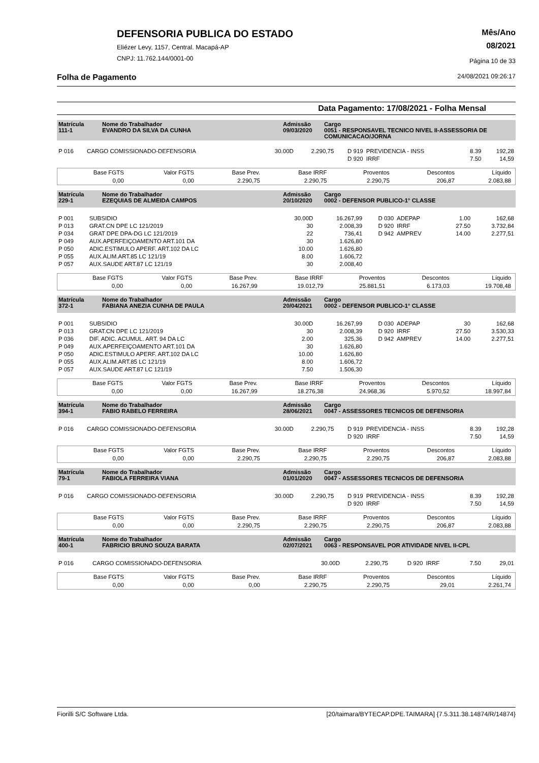DEFENSORIA PUBLICA DO ESTADO
Eliézer Levy, 1157, Central. Macapá-AP
CNPJ: 11.762.144/0001-00
Mês/Ano
08/2021
Página 10 de 33
Folha de Pagamento 24/08/2021 09:26:17
Data Pagamento: 17/08/2021 - Folha Mensal
| Matrícula 111-1 | Nome do Trabalhador EVANDRO DA SILVA DA CUNHA | Admissão 09/03/2020 | Cargo 0051 - RESPONSAVEL TECNICO NIVEL II-ASSESSORIA DE COMUNICACAO/JORNA |
| P 016 | CARGO COMISSIONADO-DEFENSORIA | 30.00D | 2.290,75 | D 919 | PREVIDENCIA - INSS | 8.39 | 192,28 |
| | | | | D 920 | IRRF | 7.50 | 14,59 |
| Base FGTS | Valor FGTS | Base Prev. | Base IRRF | Proventos | Descontos | Líquido |
| 0,00 | 0,00 | 2.290,75 | 2.290,75 | 2.290,75 | 206,87 | 2.083,88 |
| Matrícula 229-1 | Nome do Trabalhador EZEQUIAS DE ALMEIDA CAMPOS | Admissão 20/10/2020 | Cargo 0002 - DEFENSOR PUBLICO-1° CLASSE |
| P 001 | SUBSIDIO | 30.00D | 16.267,99 | D 030 | ADEPAP | 1.00 | 162,68 |
| P 013 | GRAT.CN DPE LC 121/2019 | 30 | 2.008,39 | D 920 | IRRF | 27.50 | 3.732,84 |
| P 034 | GRAT DPE DPA-DG LC 121/2019 | 22 | 736,41 | D 942 | AMPREV | 14.00 | 2.277,51 |
| P 049 | AUX.APERFEIÇOAMENTO ART.101 DA | 30 | 1.626,80 | | | | |
| P 050 | ADIC.ESTIMULO APERF. ART.102 DA LC | 10.00 | 1.626,80 | | | | |
| P 055 | AUX.ALIM.ART.85 LC 121/19 | 8.00 | 1.606,72 | | | | |
| P 057 | AUX.SAUDE ART.87 LC 121/19 | 30 | 2.008,40 | | | | |
| Base FGTS | Valor FGTS | Base Prev. | Base IRRF | Proventos | Descontos | Líquido |
| 0,00 | 0,00 | 16.267,99 | 19.012,79 | 25.881,51 | 6.173,03 | 19.708,48 |
| Matrícula 372-1 | Nome do Trabalhador FABIANA ANEZIA CUNHA DE PAULA | Admissão 20/04/2021 | Cargo 0002 - DEFENSOR PUBLICO-1° CLASSE |
| P 001 | SUBSIDIO | 30.00D | 16.267,99 | D 030 | ADEPAP | 30 | 162,68 |
| P 013 | GRAT.CN DPE LC 121/2019 | 30 | 2.008,39 | D 920 | IRRF | 27.50 | 3.530,33 |
| P 036 | DIF. ADIC. ACUMUL. ART. 94 DA LC | 2.00 | 325,36 | D 942 | AMPREV | 14.00 | 2.277,51 |
| P 049 | AUX.APERFEIÇOAMENTO ART.101 DA | 30 | 1.626,80 | | | | |
| P 050 | ADIC.ESTIMULO APERF. ART.102 DA LC | 10.00 | 1.626,80 | | | | |
| P 055 | AUX.ALIM.ART.85 LC 121/19 | 8.00 | 1.606,72 | | | | |
| P 057 | AUX.SAUDE ART.87 LC 121/19 | 7.50 | 1.506,30 | | | | |
| Base FGTS | Valor FGTS | Base Prev. | Base IRRF | Proventos | Descontos | Líquido |
| 0,00 | 0,00 | 16.267,99 | 18.276,38 | 24.968,36 | 5.970,52 | 18.997,84 |
| Matrícula 394-1 | Nome do Trabalhador FABIO RABELO FERREIRA | Admissão 28/06/2021 | Cargo 0047 - ASSESSORES TECNICOS DE DEFENSORIA |
| P 016 | CARGO COMISSIONADO-DEFENSORIA | 30.00D | 2.290,75 | D 919 | PREVIDENCIA - INSS | 8.39 | 192,28 |
| | | | | D 920 | IRRF | 7.50 | 14,59 |
| Base FGTS | Valor FGTS | Base Prev. | Base IRRF | Proventos | Descontos | Líquido |
| 0,00 | 0,00 | 2.290,75 | 2.290,75 | 2.290,75 | 206,87 | 2.083,88 |
| Matrícula 79-1 | Nome do Trabalhador FABIOLA FERREIRA VIANA | Admissão 01/01/2020 | Cargo 0047 - ASSESSORES TECNICOS DE DEFENSORIA |
| P 016 | CARGO COMISSIONADO-DEFENSORIA | 30.00D | 2.290,75 | D 919 | PREVIDENCIA - INSS | 8.39 | 192,28 |
| | | | | D 920 | IRRF | 7.50 | 14,59 |
| Base FGTS | Valor FGTS | Base Prev. | Base IRRF | Proventos | Descontos | Líquido |
| 0,00 | 0,00 | 2.290,75 | 2.290,75 | 2.290,75 | 206,87 | 2.083,88 |
| Matrícula 400-1 | Nome do Trabalhador FABRICIO BRUNO SOUZA BARATA | Admissão 02/07/2021 | Cargo 0063 - RESPONSAVEL POR ATIVIDADE NIVEL II-CPL |
| P 016 | CARGO COMISSIONADO-DEFENSORIA | 30.00D | 2.290,75 | D 920 | IRRF | 7.50 | 29,01 |
| Base FGTS | Valor FGTS | Base Prev. | Base IRRF | Proventos | Descontos | Líquido |
| 0,00 | 0,00 | 0,00 | 2.290,75 | 2.290,75 | 29,01 | 2.261,74 |
Fiorilli S/C Software Ltda. [20/taimara/BYTECAP.DPE.TAIMARA] {7.5.311.38.14874/R/14874}